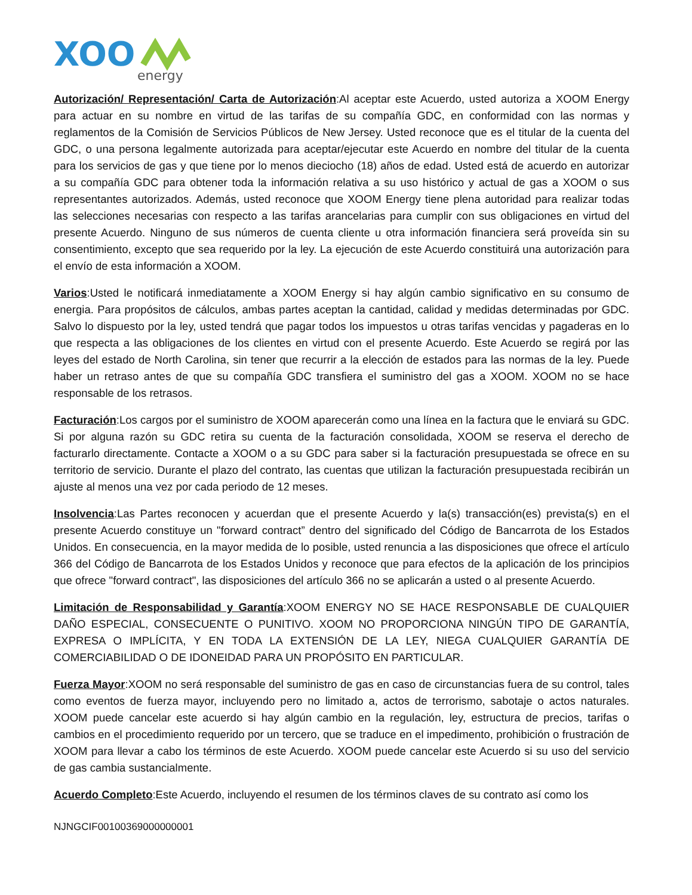XOO
energy
Autorización/ Representación/ Carta de Autorización:Al aceptar este Acuerdo, usted autoriza a XOOM Energy para actuar en su nombre en virtud de las tarifas de su compañía GDC, en conformidad con las normas y reglamentos de la Comisión de Servicios Públicos de New Jersey. Usted reconoce que es el titular de la cuenta del GDC, o una persona legalmente autorizada para aceptar/ejecutar este Acuerdo en nombre del titular de la cuenta para los servicios de gas y que tiene por lo menos dieciocho (18) años de edad. Usted está de acuerdo en autorizar a su compañía GDC para obtener toda la información relativa a su uso histórico y actual de gas a XOOM o sus representantes autorizados. Además, usted reconoce que XOOM Energy tiene plena autoridad para realizar todas las selecciones necesarias con respecto a las tarifas arancelarias para cumplir con sus obligaciones en virtud del presente Acuerdo. Ninguno de sus números de cuenta cliente u otra información financiera será proveída sin su consentimiento, excepto que sea requerido por la ley. La ejecución de este Acuerdo constituirá una autorización para el envío de esta información a XOOM.
Varios:Usted le notificará inmediatamente a XOOM Energy si hay algún cambio significativo en su consumo de energia. Para propósitos de cálculos, ambas partes aceptan la cantidad, calidad y medidas determinadas por GDC. Salvo lo dispuesto por la ley, usted tendrá que pagar todos los impuestos u otras tarifas vencidas y pagaderas en lo que respecta a las obligaciones de los clientes en virtud con el presente Acuerdo. Este Acuerdo se regirá por las leyes del estado de North Carolina, sin tener que recurrir a la elección de estados para las normas de la ley. Puede haber un retraso antes de que su compañía GDC transfiera el suministro del gas a XOOM. XOOM no se hace responsable de los retrasos.
Facturación:Los cargos por el suministro de XOOM aparecerán como una línea en la factura que le enviará su GDC. Si por alguna razón su GDC retira su cuenta de la facturación consolidada, XOOM se reserva el derecho de facturarlo directamente. Contacte a XOOM o a su GDC para saber si la facturación presupuestada se ofrece en su territorio de servicio. Durante el plazo del contrato, las cuentas que utilizan la facturación presupuestada recibirán un ajuste al menos una vez por cada periodo de 12 meses.
Insolvencia:Las Partes reconocen y acuerdan que el presente Acuerdo y la(s) transacción(es) prevista(s) en el presente Acuerdo constituye un "forward contract” dentro del significado del Código de Bancarrota de los Estados Unidos. En consecuencia, en la mayor medida de lo posible, usted renuncia a las disposiciones que ofrece el artículo 366 del Código de Bancarrota de los Estados Unidos y reconoce que para efectos de la aplicación de los principios que ofrece "forward contract", las disposiciones del artículo 366 no se aplicarán a usted o al presente Acuerdo.
Limitación de Responsabilidad y Garantía:XOOM ENERGY NO SE HACE RESPONSABLE DE CUALQUIER DAÑO ESPECIAL, CONSECUENTE O PUNITIVO. XOOM NO PROPORCIONA NINGÚN TIPO DE GARANTÍA, EXPRESA O IMPLÍCITA, Y EN TODA LA EXTENSIÓN DE LA LEY, NIEGA CUALQUIER GARANTÍA DE COMERCIABILIDAD O DE IDONEIDAD PARA UN PROPÓSITO EN PARTICULAR.
Fuerza Mayor:XOOM no será responsable del suministro de gas en caso de circunstancias fuera de su control, tales como eventos de fuerza mayor, incluyendo pero no limitado a, actos de terrorismo, sabotaje o actos naturales. XOOM puede cancelar este acuerdo si hay algún cambio en la regulación, ley, estructura de precios, tarifas o cambios en el procedimiento requerido por un tercero, que se traduce en el impedimento, prohibición o frustración de XOOM para llevar a cabo los términos de este Acuerdo. XOOM puede cancelar este Acuerdo si su uso del servicio de gas cambia sustancialmente.
Acuerdo Completo:Este Acuerdo, incluyendo el resumen de los términos claves de su contrato así como los
NJNGCIF00100369000000001